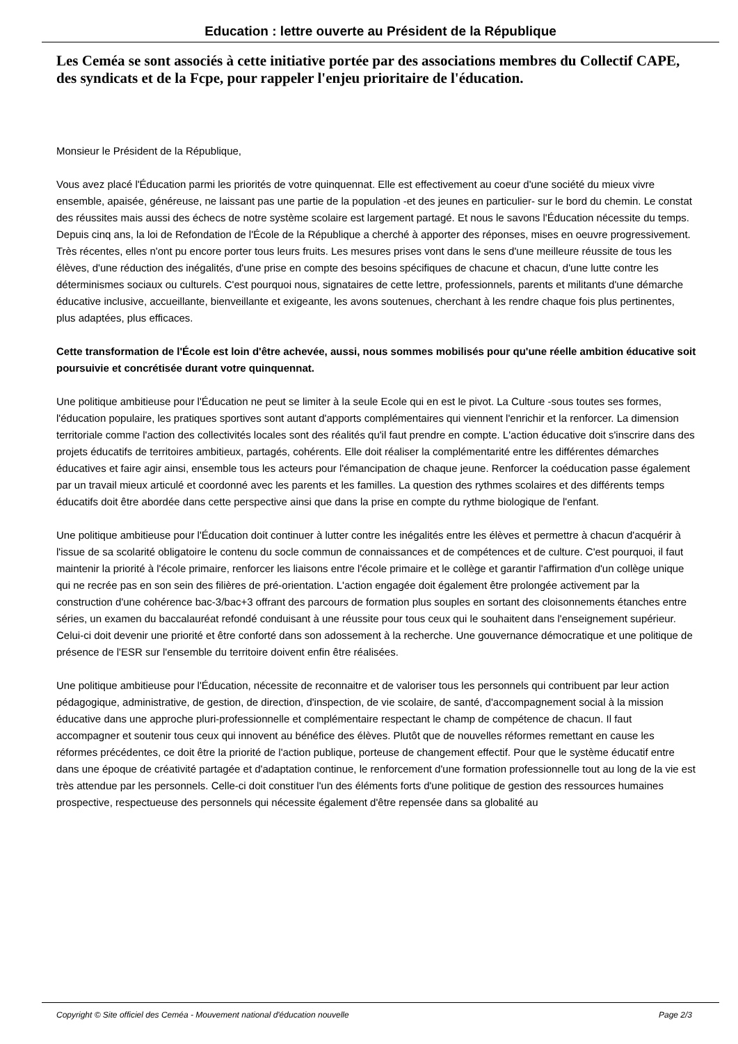Education : lettre ouverte au Président de la République
Les Ceméa se sont associés à cette initiative portée par des associations membres du Collectif CAPE, des syndicats et de la Fcpe, pour rappeler l'enjeu prioritaire de l'éducation.
Monsieur le Président de la République,
Vous avez placé l'Éducation parmi les priorités de votre quinquennat. Elle est effectivement au coeur d'une société du mieux vivre ensemble, apaisée, généreuse, ne laissant pas une partie de la population -et des jeunes en particulier- sur le bord du chemin. Le constat des réussites mais aussi des échecs de notre système scolaire est largement partagé. Et nous le savons l'Éducation nécessite du temps. Depuis cinq ans, la loi de Refondation de l'École de la République a cherché à apporter des réponses, mises en oeuvre progressivement. Très récentes, elles n'ont pu encore porter tous leurs fruits. Les mesures prises vont dans le sens d'une meilleure réussite de tous les élèves, d'une réduction des inégalités, d'une prise en compte des besoins spécifiques de chacune et chacun, d'une lutte contre les déterminismes sociaux ou culturels. C'est pourquoi nous, signataires de cette lettre, professionnels, parents et militants d'une démarche éducative inclusive, accueillante, bienveillante et exigeante, les avons soutenues, cherchant à les rendre chaque fois plus pertinentes, plus adaptées, plus efficaces.
Cette transformation de l'École est loin d'être achevée, aussi, nous sommes mobilisés pour qu'une réelle ambition éducative soit poursuivie et concrétisée durant votre quinquennat.
Une politique ambitieuse pour l'Éducation ne peut se limiter à la seule Ecole qui en est le pivot. La Culture -sous toutes ses formes, l'éducation populaire, les pratiques sportives sont autant d'apports complémentaires qui viennent l'enrichir et la renforcer. La dimension territoriale comme l'action des collectivités locales sont des réalités qu'il faut prendre en compte. L'action éducative doit s'inscrire dans des projets éducatifs de territoires ambitieux, partagés, cohérents. Elle doit réaliser la complémentarité entre les différentes démarches éducatives et faire agir ainsi, ensemble tous les acteurs pour l'émancipation de chaque jeune. Renforcer la coéducation passe également par un travail mieux articulé et coordonné avec les parents et les familles. La question des rythmes scolaires et des différents temps éducatifs doit être abordée dans cette perspective ainsi que dans la prise en compte du rythme biologique de l'enfant.
Une politique ambitieuse pour l'Éducation doit continuer à lutter contre les inégalités entre les élèves et permettre à chacun d'acquérir à l'issue de sa scolarité obligatoire le contenu du socle commun de connaissances et de compétences et de culture. C'est pourquoi, il faut maintenir la priorité à l'école primaire, renforcer les liaisons entre l'école primaire et le collège et garantir l'affirmation d'un collège unique qui ne recrée pas en son sein des filières de pré-orientation. L'action engagée doit également être prolongée activement par la construction d'une cohérence bac-3/bac+3 offrant des parcours de formation plus souples en sortant des cloisonnements étanches entre séries, un examen du baccalauréat refondé conduisant à une réussite pour tous ceux qui le souhaitent dans l'enseignement supérieur. Celui-ci doit devenir une priorité et être conforté dans son adossement à la recherche. Une gouvernance démocratique et une politique de présence de l'ESR sur l'ensemble du territoire doivent enfin être réalisées.
Une politique ambitieuse pour l'Éducation, nécessite de reconnaitre et de valoriser tous les personnels qui contribuent par leur action pédagogique, administrative, de gestion, de direction, d'inspection, de vie scolaire, de santé, d'accompagnement social à la mission éducative dans une approche pluri-professionnelle et complémentaire respectant le champ de compétence de chacun. Il faut accompagner et soutenir tous ceux qui innovent au bénéfice des élèves. Plutôt que de nouvelles réformes remettant en cause les réformes précédentes, ce doit être la priorité de l'action publique, porteuse de changement effectif. Pour que le système éducatif entre dans une époque de créativité partagée et d'adaptation continue, le renforcement d'une formation professionnelle tout au long de la vie est très attendue par les personnels. Celle-ci doit constituer l'un des éléments forts d'une politique de gestion des ressources humaines prospective, respectueuse des personnels qui nécessite également d'être repensée dans sa globalité au
Copyright © Site officiel des Ceméa - Mouvement national d'éducation nouvelle Page 2/3